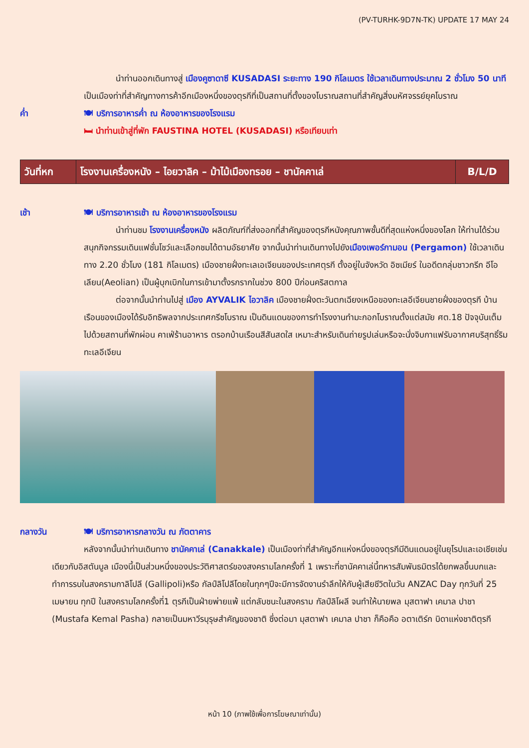(PV-TURHK-9D7N-TK) UPDATE 17 MAY 24
นำท่านออกเดินทางสู่ เมืองคูซาดาซี KUSADASI ระยะทาง 190 กิโลเมตร ใช้เวลาเดินทางประมาณ 2 ชั่วโมง 50 นาที เป็นเมืองท่าที่สำคัญทางการค้าอีกเมืองหนึ่งของตุรกีที่เป็นสถานที่ตั้งของโบราณสถานที่สำคัญสิ่งมหัศจรรย์ยุคโบราณ
ค่ำ 🍽 บริการอาหารค่ำ ณ ห้องอาหารของโรงแรม
🛏 นำท่านเข้าสู่ที่พัก FAUSTINA HOTEL (KUSADASI) หรือเทียบเท่า
| วันที่หก | โรงงานเครื่องหนัง – ไอยวาลิค – ม้าไม้เมืองทรอย – ชานัคคาเล่ | B/L/D |
เช้า 🍽 บริการอาหารเช้า ณ ห้องอาหารของโรงแรม
นำท่านชม โรงงานเครื่องหนัง ผลิตภัณฑ์ที่ส่งออกที่สำคัญของตุรกีหนังคุณภาพชั้นดีที่สุดแห่งหนึ่งของโลก ให้ท่านได้ร่วมสนุกกิจกรรมเดินแฟชั่นโชว์และเลือกชมได้ตามอัธยาศัย จากนั้นนำท่านเดินทางไปยังเมืองเพอร์กามอน (Pergamon) ใช้เวลาเดินทาง 2.20 ชั่วโมง (181 กิโลเมตร) เมืองชายฝั่งทะเลเอเจียนของประเทศตุรกี ตั้งอยู่ในจังหวัด อิซเมียร์ ในอดีตกลุ่มชาวกรีก อีโอเลียน(Aeolian) เป็นผู้บุกเบิกในการเข้ามาตั้งรกรากในช่วง 800 ปีก่อนคริสตกาล
ต่อจากนั้นนำท่านไปสู่ เมือง AYVALIK ไอวาลิค เมืองชายฝั่งตะวันตกเฉียงเหนือของทะเลอีเจียนชายฝั่งของตุรกี บ้านเรือนของเมืองได้รับอิทธิพลจากประเทศกรีซโบราณ เป็นดินแดนของการทำโรงงานทำมะกอกโบราณตั้งแต่สมัย ศต.18 ปัจจุบันเต็มไปด้วยสถานที่พักผ่อน คาเฟ่ร้านอาหาร ตรอกบ้านเรือนสีสันสดใส เหมาะสำหรับเดินถ่ายรูปเล่นหรือจะนั่งจิบกาแฟรับอากาศบริสุทธิ์ริมทะเลอีเจียน
กลางวัน 🍽 บริการอาหารกลางวัน ณ ภัตตาคาร
หลังจากนั้นนำท่านเดินทาง ชานัคคาเล่ (Canakkale) เป็นเมืองท่าที่สำคัญอีกแห่งหนึ่งของตุรกีมีดินแดนอยู่ในยุโรปและเอเชียเช่นเดียวกับอิสตันบูล เมืองนี้เป็นส่วนหนึ่งของประวัติศาสตร์ของสงครามโลกครั้งที่ 1 เพราะที่ชานัคคาเล่นี้ทหารสัมพันธมิตรได้ยกพลขึ้นบกและทำการรบในสงครามกาลิโปลี (Gallipoli)หรือ กัลป์ลิโปลีโดยในทุกๆปีจะมีการจัดงานรำลึกให้กับผู้เสียชีวิตในวัน ANZAC Day ทุกวันที่ 25 เมษายน ทุกปี ในสงครามโลกครั้งที่1 ตุรกีเป็นฝ่ายพ่ายแพ้ แต่กลับชนะในสงคราม กัลป์ลิโผลี จนทำให้นายพล มุสตาฟา เคมาล ปาชา (Mustafa Kemal Pasha) กลายเป็นมหาวีรบุรุษสำคัญของชาติ ซึ่งต่อมา มุสตาฟา เคมาล ปาชา ก็คือคือ อตาเติร์ก บิดาแห่งชาติตุรกี
หน้า 10 (ภาพใช้เพื่อการโฆษณาเท่านั้น)